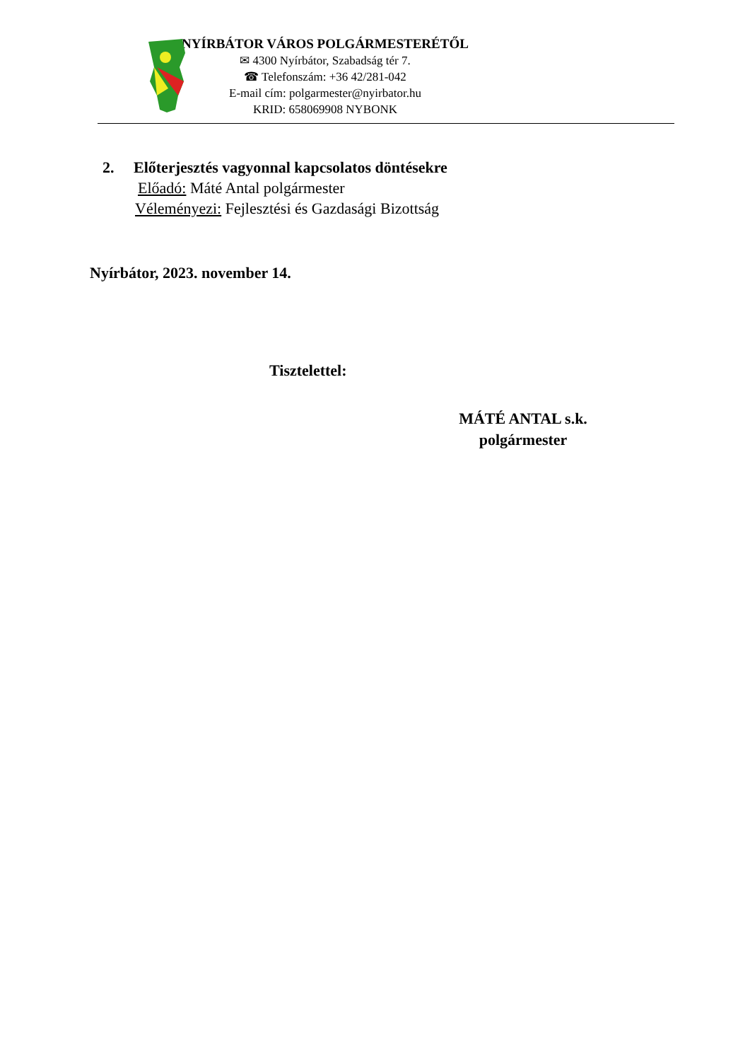NYÍRBÁTOR VÁROS POLGÁRMESTERÉTŐL
✉ 4300 Nyírbátor, Szabadság tér 7.
☎ Telefonszám: +36 42/281-042
E-mail cím: polgarmester@nyirbator.hu
KRID: 658069908 NYBONK
2. Előterjesztés vagyonnal kapcsolatos döntésekre
Előadó: Máté Antal polgármester
Véleményezi: Fejlesztési és Gazdasági Bizottság
Nyírbátor, 2023. november 14.
Tisztelettel:
MÁTÉ ANTAL s.k.
polgármester